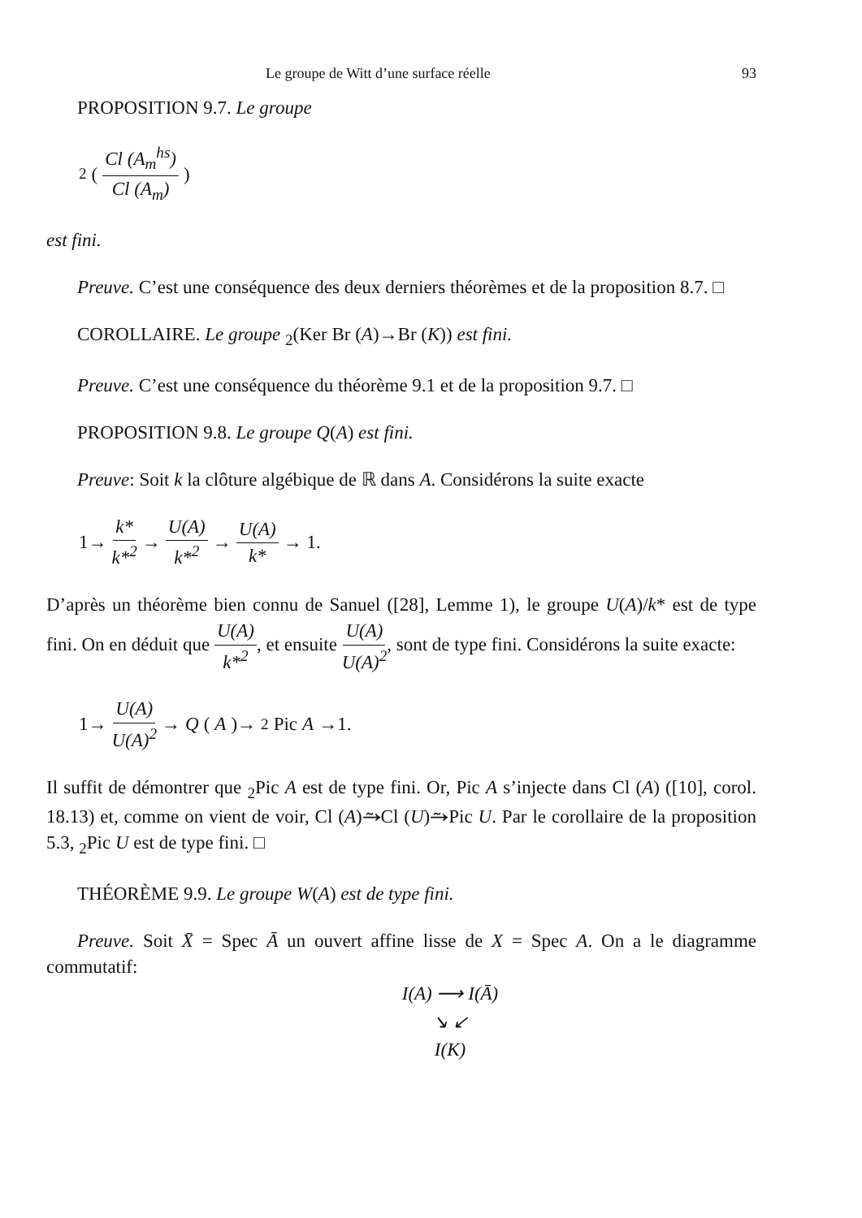Le groupe de Witt d’une surface réelle 93
PROPOSITION 9.7. Le groupe
<sub>2</sub>( Cl (A<sub>m</sub><sup>hs</sup>) Cl (A<sub>m</sub>) )
est fini.
Preuve. C’est une conséquence des deux derniers théorèmes et de la proposition 8.7. □
COROLLAIRE. Le groupe <sub>2</sub>(Ker Br (A)→Br (K)) est fini.
Preuve. C’est une conséquence du théorème 9.1 et de la proposition 9.7. □
PROPOSITION 9.8. Le groupe Q(A) est fini.
Preuve: Soit k la clôture algébique de ℝ dans A. Considérons la suite exacte
1→ k* k*<sup>2</sup> → U(A) k*<sup>2</sup> → U(A) k* → 1.
D’après un théorème bien connu de Sanuel ([28], Lemme 1), le groupe U(A)/k* est de type fini. On en déduit que U(A) k*<sup>2</sup>, et ensuite U(A) U(A)<sup>2</sup>, sont de type fini. Considérons la suite exacte:
1→ U(A) U(A)<sup>2</sup> → Q (A)→<sub>2</sub>Pic A →1.
Il suffit de démontrer que <sub>2</sub>Pic A est de type fini. Or, Pic A s’injecte dans Cl (A) ([10], corol. 18.13) et, comme on vient de voir, Cl (A)⥲Cl (U)⥲Pic U. Par le corollaire de la proposition 5.3, <sub>2</sub>Pic U est de type fini. □
THÉORÈME 9.9. Le groupe W(A) est de type fini.
Preuve. Soit X̄ = Spec Ā un ouvert affine lisse de X = Spec A. On a le diagramme commutatif:
I(A) ⟶ I(Ā)
↘ ↙
I(K)